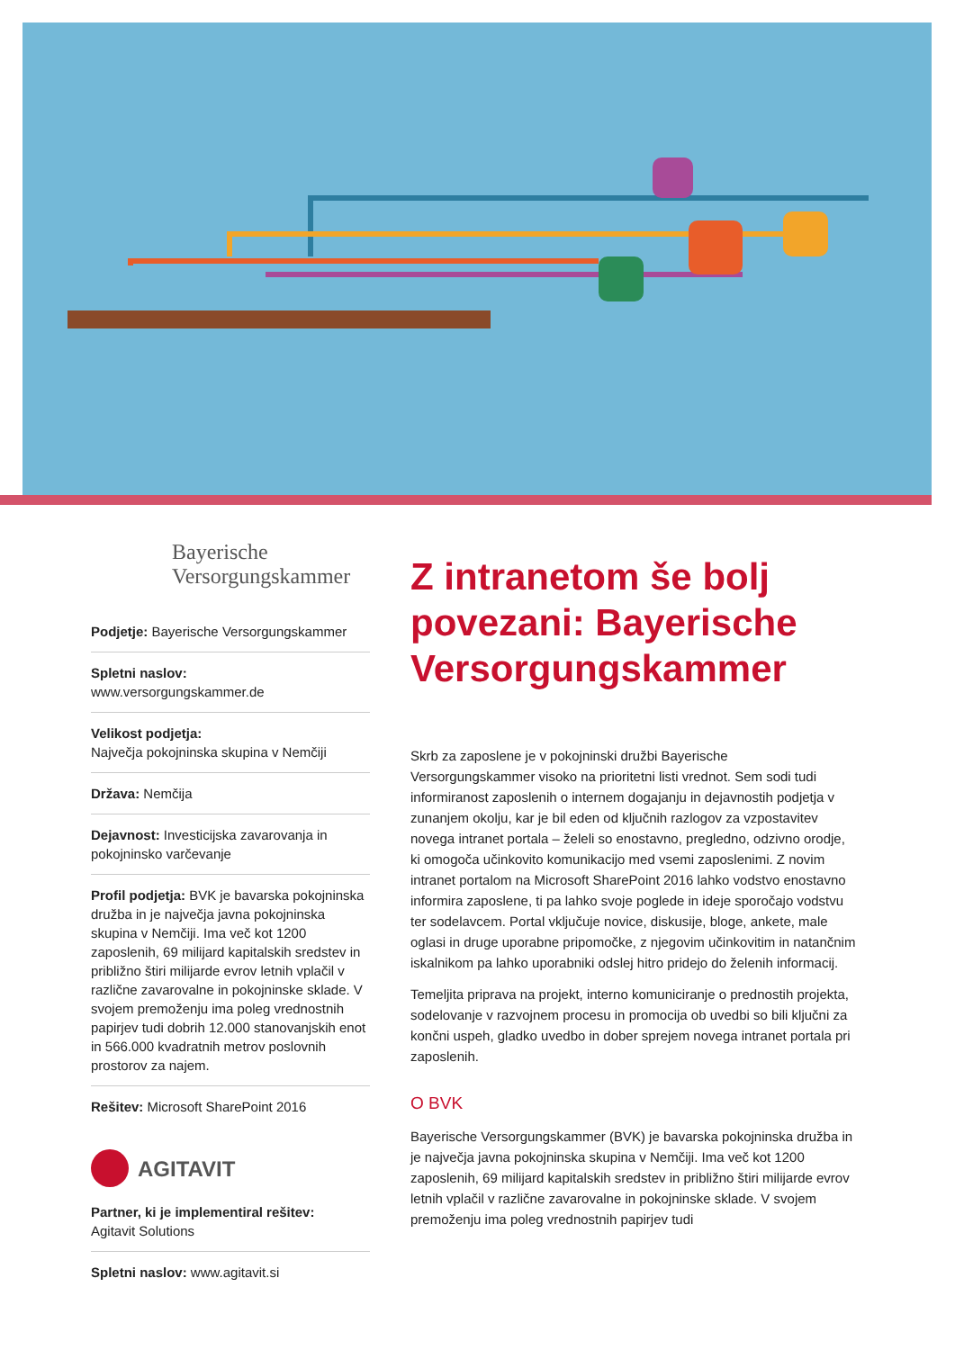Bayerische
Versorgungskammer
Podjetje: Bayerische Versorgungskammer
Spletni naslov:
www.versorgungskammer.de
Velikost podjetja:
Največja pokojninska skupina v Nemčiji
Država: Nemčija
Dejavnost: Investicijska zavarovanja in pokojninsko varčevanje
Profil podjetja: BVK je bavarska pokojninska družba in je največja javna pokojninska skupina v Nemčiji. Ima več kot 1200 zaposlenih, 69 milijard kapitalskih sredstev in približno štiri milijarde evrov letnih vplačil v različne zavarovalne in pokojninske sklade. V svojem premoženju ima poleg vrednostnih papirjev tudi dobrih 12.000 stanovanjskih enot in 566.000 kvadratnih metrov poslovnih prostorov za najem.
Rešitev: Microsoft SharePoint 2016
AGITAVIT
Partner, ki je implementiral rešitev:
Agitavit Solutions
Spletni naslov: www.agitavit.si
Z intranetom še bolj povezani: Bayerische Versorgungskammer
Skrb za zaposlene je v pokojninski družbi Bayerische Versorgungskammer visoko na prioritetni listi vrednot. Sem sodi tudi informiranost zaposlenih o internem dogajanju in dejavnostih podjetja v zunanjem okolju, kar je bil eden od ključnih razlogov za vzpostavitev novega intranet portala – želeli so enostavno, pregledno, odzivno orodje, ki omogoča učinkovito komunikacijo med vsemi zaposlenimi. Z novim intranet portalom na Microsoft SharePoint 2016 lahko vodstvo enostavno informira zaposlene, ti pa lahko svoje poglede in ideje sporočajo vodstvu ter sodelavcem. Portal vključuje novice, diskusije, bloge, ankete, male oglasi in druge uporabne pripomočke, z njegovim učinkovitim in natančnim iskalnikom pa lahko uporabniki odslej hitro pridejo do želenih informacij.
Temeljita priprava na projekt, interno komuniciranje o prednostih projekta, sodelovanje v razvojnem procesu in promocija ob uvedbi so bili ključni za končni uspeh, gladko uvedbo in dober sprejem novega intranet portala pri zaposlenih.
O BVK
Bayerische Versorgungskammer (BVK) je bavarska pokojninska družba in je največja javna pokojninska skupina v Nemčiji. Ima več kot 1200 zaposlenih, 69 milijard kapitalskih sredstev in približno štiri milijarde evrov letnih vplačil v različne zavarovalne in pokojninske sklade. V svojem premoženju ima poleg vrednostnih papirjev tudi